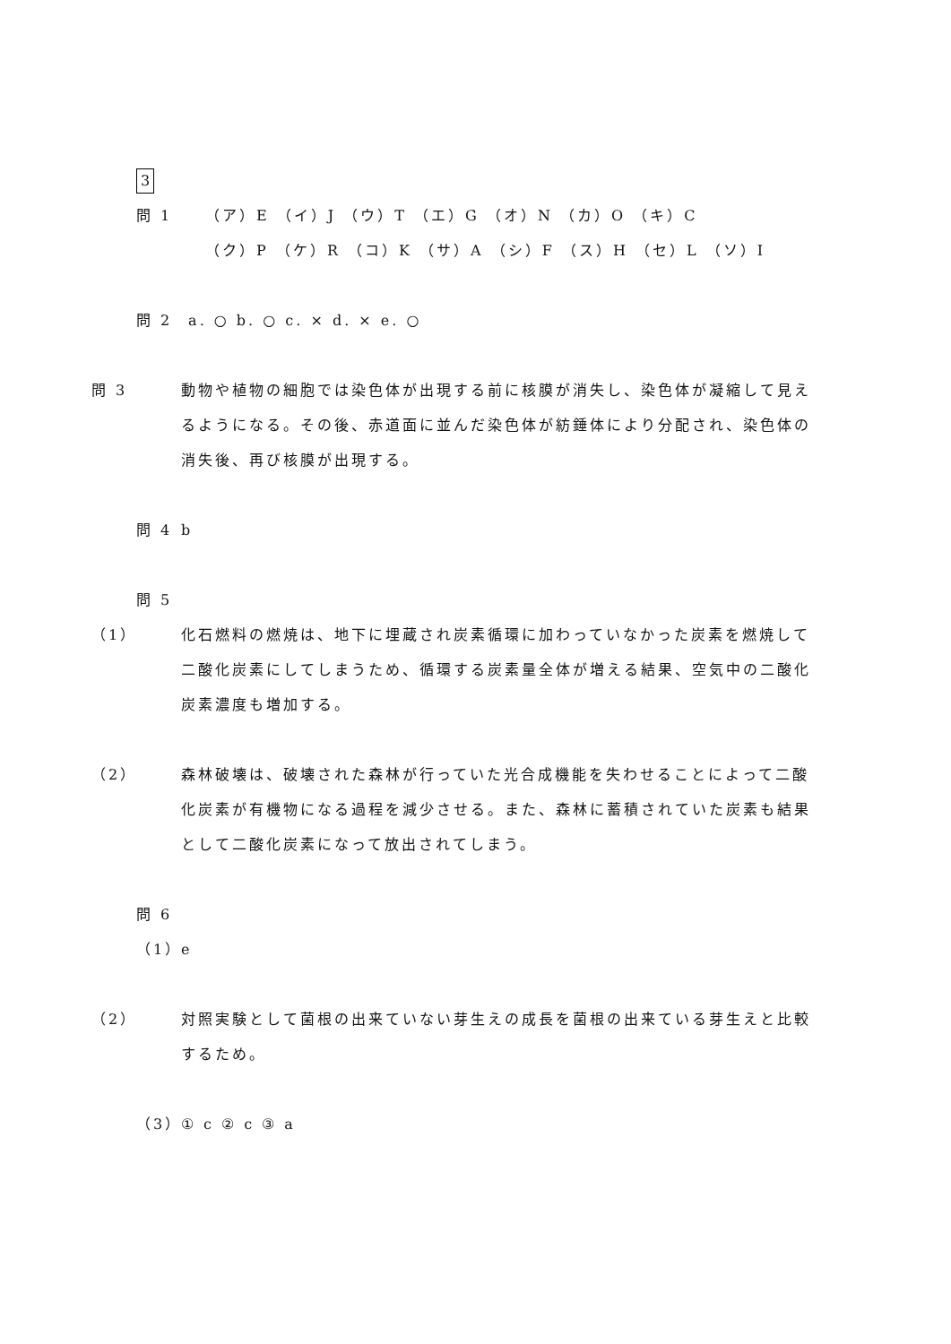3
問 1　 （ア）E （イ）J （ウ）T （エ）G （オ）N （カ）O （キ）C
　 （ク）P （ケ）R （コ）K （サ）A （シ）F （ス）H （セ）L （ソ）I
問 2 a. ○ b. ○ c. × d. × e. ○
問 3 動物や植物の細胞では染色体が出現する前に核膜が消失し、染色体が凝縮して見えるようになる。その後、赤道面に並んだ染色体が紡錘体により分配され、染色体の消失後、再び核膜が出現する。
問 4 b
問 5
（1） 化石燃料の燃焼は、地下に埋蔵され炭素循環に加わっていなかった炭素を燃焼して二酸化炭素にしてしまうため、循環する炭素量全体が増える結果、空気中の二酸化炭素濃度も増加する。
（2） 森林破壊は、破壊された森林が行っていた光合成機能を失わせることによって二酸化炭素が有機物になる過程を減少させる。また、森林に蓄積されていた炭素も結果として二酸化炭素になって放出されてしまう。
問 6
（1） e
（2） 対照実験として菌根の出来ていない芽生えの成長を菌根の出来ている芽生えと比較するため。
（3） ① c ② c ③ a